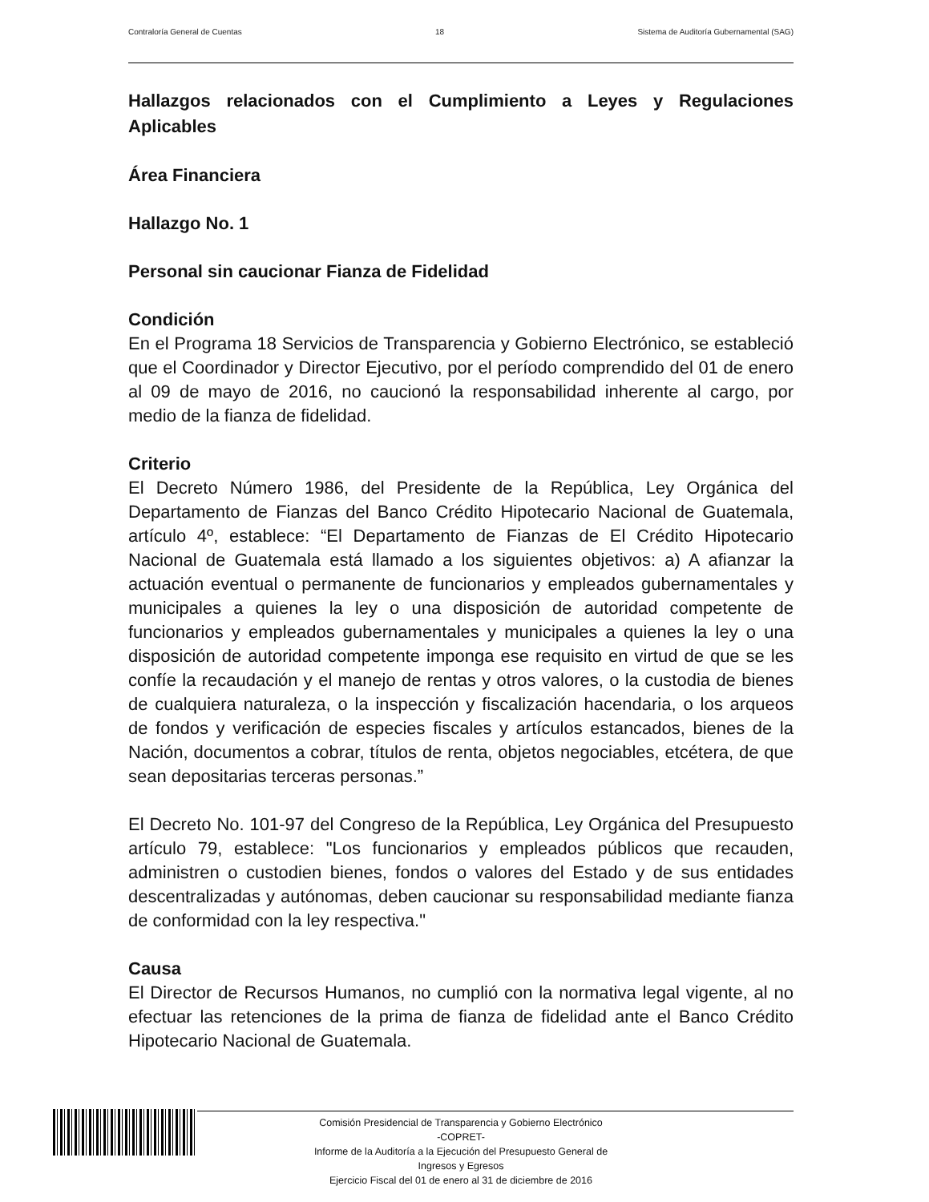Contraloría General de Cuentas 18 Sistema de Auditoría Gubernamental (SAG)
Hallazgos relacionados con el Cumplimiento a Leyes y Regulaciones Aplicables
Área Financiera
Hallazgo No. 1
Personal sin caucionar Fianza de Fidelidad
Condición
En el Programa 18 Servicios de Transparencia y Gobierno Electrónico, se estableció que el Coordinador y Director Ejecutivo, por el período comprendido del 01 de enero al 09 de mayo de 2016, no caucionó la responsabilidad inherente al cargo, por medio de la fianza de fidelidad.
Criterio
El Decreto Número 1986, del Presidente de la República, Ley Orgánica del Departamento de Fianzas del Banco Crédito Hipotecario Nacional de Guatemala, artículo 4º, establece: “El Departamento de Fianzas de El Crédito Hipotecario Nacional de Guatemala está llamado a los siguientes objetivos: a) A afianzar la actuación eventual o permanente de funcionarios y empleados gubernamentales y municipales a quienes la ley o una disposición de autoridad competente de funcionarios y empleados gubernamentales y municipales a quienes la ley o una disposición de autoridad competente imponga ese requisito en virtud de que se les confíe la recaudación y el manejo de rentas y otros valores, o la custodia de bienes de cualquiera naturaleza, o la inspección y fiscalización hacendaria, o los arqueos de fondos y verificación de especies fiscales y artículos estancados, bienes de la Nación, documentos a cobrar, títulos de renta, objetos negociables, etcétera, de que sean depositarias terceras personas.”
El Decreto No. 101-97 del Congreso de la República, Ley Orgánica del Presupuesto artículo 79, establece: "Los funcionarios y empleados públicos que recauden, administren o custodien bienes, fondos o valores del Estado y de sus entidades descentralizadas y autónomas, deben caucionar su responsabilidad mediante fianza de conformidad con la ley respectiva."
Causa
El Director de Recursos Humanos, no cumplió con la normativa legal vigente, al no efectuar las retenciones de la prima de fianza de fidelidad ante el Banco Crédito Hipotecario Nacional de Guatemala.
Comisión Presidencial de Transparencia y Gobierno Electrónico
-COPRET-
Informe de la Auditoría a la Ejecución del Presupuesto General de
Ingresos y Egresos
Ejercicio Fiscal del 01 de enero al 31 de diciembre de 2016